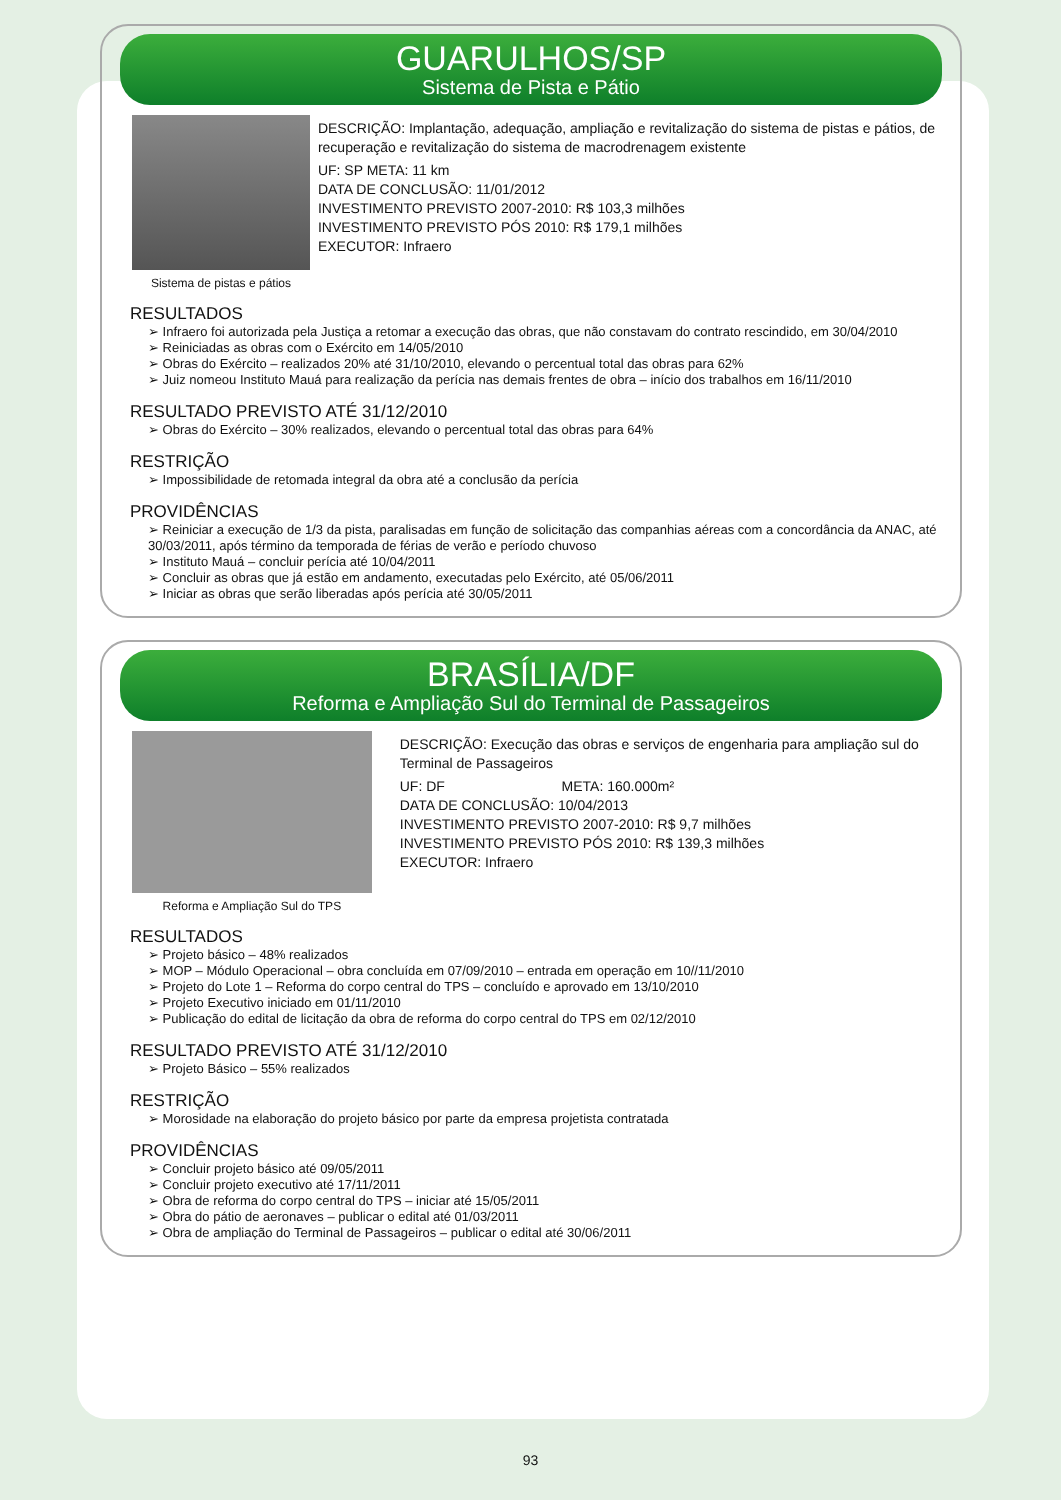GUARULHOS/SP
Sistema de Pista e Pátio
Sistema de pistas e pátios
DESCRIÇÃO: Implantação, adequação, ampliação e revitalização do sistema de pistas e pátios, de recuperação e revitalização do sistema de macrodrenagem existente
UF: SP META: 11 km
DATA DE CONCLUSÃO: 11/01/2012
INVESTIMENTO PREVISTO 2007-2010: R$ 103,3 milhões
INVESTIMENTO PREVISTO PÓS 2010: R$ 179,1 milhões
EXECUTOR: Infraero
RESULTADOS
➢ Infraero foi autorizada pela Justiça a retomar a execução das obras, que não constavam do contrato rescindido, em 30/04/2010
➢ Reiniciadas as obras com o Exército em 14/05/2010
➢ Obras do Exército – realizados 20% até 31/10/2010, elevando o percentual total das obras para 62%
➢ Juiz nomeou Instituto Mauá para realização da perícia nas demais frentes de obra – início dos trabalhos em 16/11/2010
RESULTADO PREVISTO ATÉ 31/12/2010
➢ Obras do Exército – 30% realizados, elevando o percentual total das obras para 64%
RESTRIÇÃO
➢ Impossibilidade de retomada integral da obra até a conclusão da perícia
PROVIDÊNCIAS
➢ Reiniciar a execução de 1/3 da pista, paralisadas em função de solicitação das companhias aéreas com a concordância da ANAC, até 30/03/2011, após término da temporada de férias de verão e período chuvoso
➢ Instituto Mauá – concluir perícia até 10/04/2011
➢ Concluir as obras que já estão em andamento, executadas pelo Exército, até 05/06/2011
➢ Iniciar as obras que serão liberadas após perícia até 30/05/2011
BRASÍLIA/DF
Reforma e Ampliação Sul do Terminal de Passageiros
Reforma e Ampliação Sul do TPS
DESCRIÇÃO: Execução das obras e serviços de engenharia para ampliação sul do Terminal de Passageiros
UF: DF META: 160.000m²
DATA DE CONCLUSÃO: 10/04/2013
INVESTIMENTO PREVISTO 2007-2010: R$ 9,7 milhões
INVESTIMENTO PREVISTO PÓS 2010: R$ 139,3 milhões
EXECUTOR: Infraero
RESULTADOS
➢ Projeto básico – 48% realizados
➢ MOP – Módulo Operacional – obra concluída em 07/09/2010 – entrada em operação em 10//11/2010
➢ Projeto do Lote 1 – Reforma do corpo central do TPS – concluído e aprovado em 13/10/2010
➢ Projeto Executivo iniciado em 01/11/2010
➢ Publicação do edital de licitação da obra de reforma do corpo central do TPS em 02/12/2010
RESULTADO PREVISTO ATÉ 31/12/2010
➢ Projeto Básico – 55% realizados
RESTRIÇÃO
➢ Morosidade na elaboração do projeto básico por parte da empresa projetista contratada
PROVIDÊNCIAS
➢ Concluir projeto básico até 09/05/2011
➢ Concluir projeto executivo até 17/11/2011
➢ Obra de reforma do corpo central do TPS – iniciar até 15/05/2011
➢ Obra do pátio de aeronaves – publicar o edital até 01/03/2011
➢ Obra de ampliação do Terminal de Passageiros – publicar o edital até 30/06/2011
93